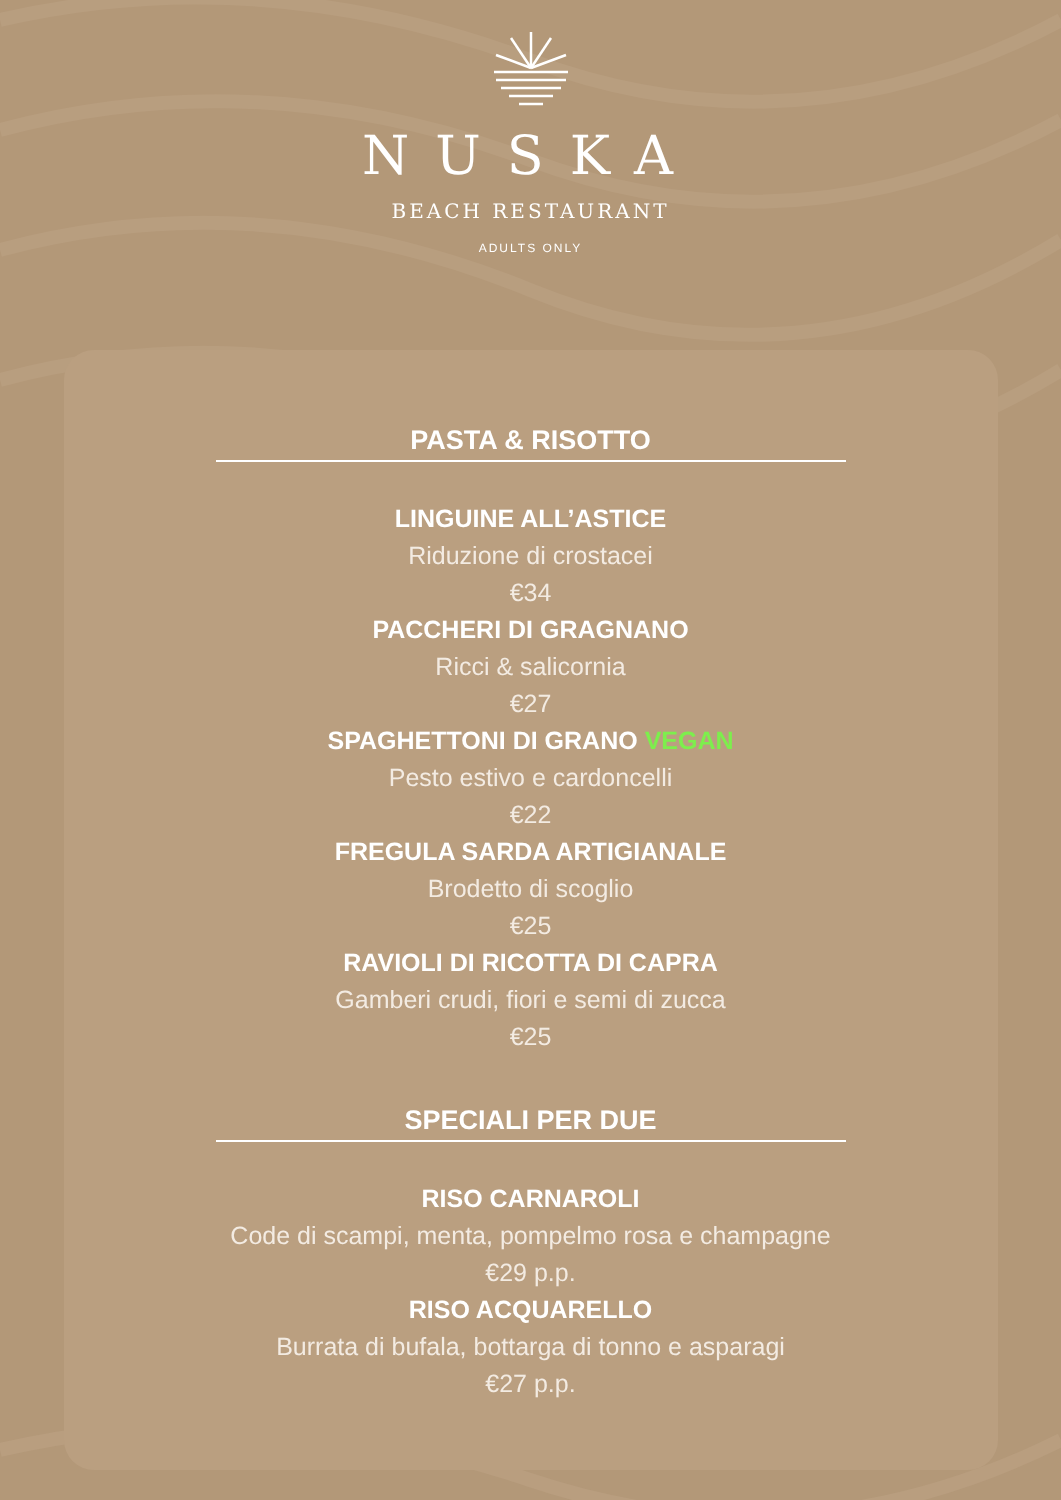NUSKA
BEACH RESTAURANT
ADULTS ONLY
PASTA & RISOTTO
LINGUINE ALL’ASTICE
Riduzione di crostacei
€34
PACCHERI DI GRAGNANO
Ricci & salicornia
€27
SPAGHETTONI DI GRANO VEGAN
Pesto estivo e cardoncelli
€22
FREGULA SARDA ARTIGIANALE
Brodetto di scoglio
€25
RAVIOLI DI RICOTTA DI CAPRA
Gamberi crudi, fiori e semi di zucca
€25
SPECIALI PER DUE
RISO CARNAROLI
Code di scampi, menta, pompelmo rosa e champagne
€29 p.p.
RISO ACQUARELLO
Burrata di bufala, bottarga di tonno e asparagi
€27 p.p.